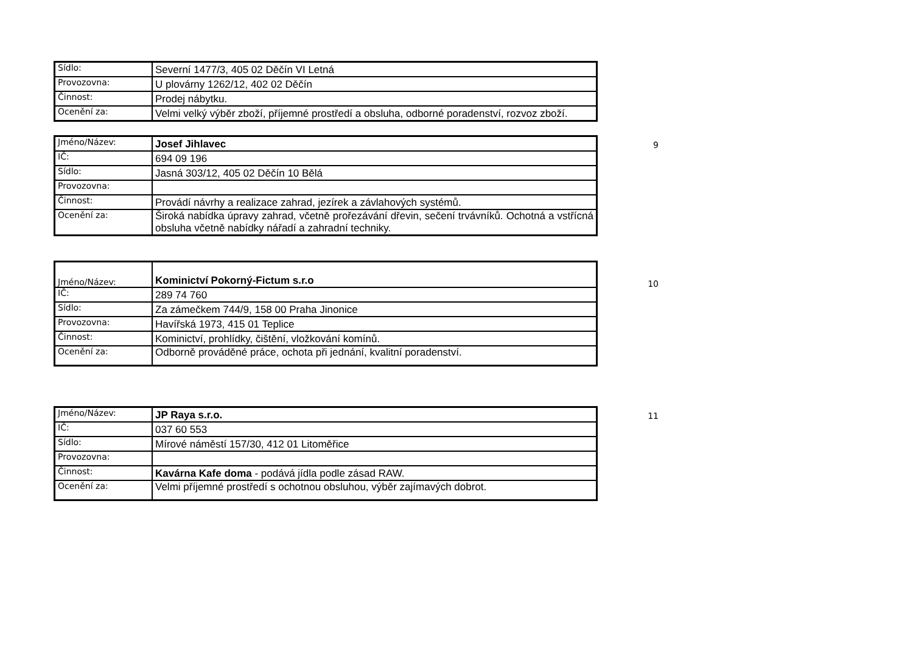| Sídlo: | Severní 1477/3, 405 02 Děčín VI Letná |
| Provozovna: | U plovárny 1262/12, 402 02 Děčín |
| Činnost: | Prodej nábytku. |
| Ocenění za: | Velmi velký výběr zboží, příjemné prostředí a obsluha, odborné poradenství, rozvoz zboží. |
| Jméno/Název: | Josef Jihlavec |
| IČ: | 694 09 196 |
| Sídlo: | Jasná 303/12, 405 02 Děčín 10 Bělá |
| Provozovna: | |
| Činnost: | Provádí návrhy a realizace zahrad, jezírek a závlahových systémů. |
| Ocenění za: | Široká nabídka úpravy zahrad, včetně prořezávání dřevin, sečení trvávníků. Ochotná a vstřícná obsluha včetně nabídky nářadí a zahradní techniky. |
9
| Jméno/Název: | Kominictví Pokorný-Fictum s.r.o |
| IČ: | 289 74 760 |
| Sídlo: | Za zámečkem 744/9, 158 00 Praha Jinonice |
| Provozovna: | Havířská 1973, 415 01 Teplice |
| Činnost: | Kominictví, prohlídky, čištění, vložkování komínů. |
| Ocenění za: | Odborně prováděné práce, ochota při jednání, kvalitní poradenství. |
10
| Jméno/Název: | JP Raya s.r.o. |
| IČ: | 037 60 553 |
| Sídlo: | Mírové náměstí 157/30, 412 01 Litoměřice |
| Provozovna: | |
| Činnost: | Kavárna Kafe doma - podává jídla podle zásad RAW. |
| Ocenění za: | Velmi příjemné prostředí s ochotnou obsluhou, výběr zajímavých dobrot. |
11